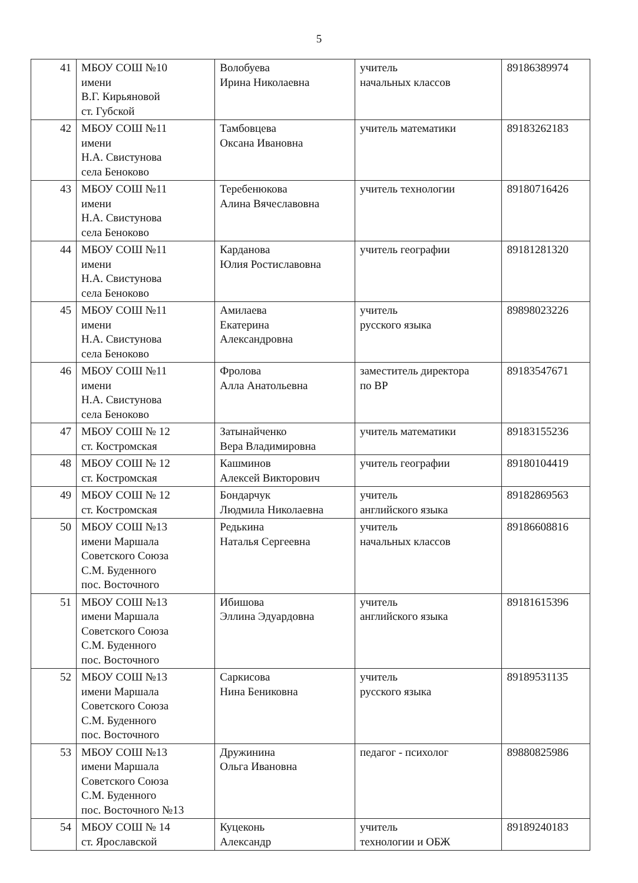5
| 41 | МБОУ СОШ №10 имени В.Г. Кирьяновой ст. Губской | Волобуева Ирина Николаевна | учитель начальных классов | 89186389974 |
| 42 | МБОУ СОШ №11 имени Н.А. Свистунова села Беноково | Тамбовцева Оксана Ивановна | учитель математики | 89183262183 |
| 43 | МБОУ СОШ №11 имени Н.А. Свистунова села Беноково | Теребенюкова Алина Вячеславовна | учитель технологии | 89180716426 |
| 44 | МБОУ СОШ №11 имени Н.А. Свистунова села Беноково | Карданова Юлия Ростиславовна | учитель географии | 89181281320 |
| 45 | МБОУ СОШ №11 имени Н.А. Свистунова села Беноково | Амилаева Екатерина Александровна | учитель русского языка | 89898023226 |
| 46 | МБОУ СОШ №11 имени Н.А. Свистунова села Беноково | Фролова Алла Анатольевна | заместитель директора по ВР | 89183547671 |
| 47 | МБОУ СОШ № 12 ст. Костромская | Затынайченко Вера Владимировна | учитель математики | 89183155236 |
| 48 | МБОУ СОШ № 12 ст. Костромская | Кашминов Алексей Викторович | учитель географии | 89180104419 |
| 49 | МБОУ СОШ № 12 ст. Костромская | Бондарчук Людмила Николаевна | учитель английского языка | 89182869563 |
| 50 | МБОУ СОШ №13 имени Маршала Советского Союза С.М. Буденного пос. Восточного | Редькина Наталья Сергеевна | учитель начальных классов | 89186608816 |
| 51 | МБОУ СОШ №13 имени Маршала Советского Союза С.М. Буденного пос. Восточного | Ибишова Эллина Эдуардовна | учитель английского языка | 89181615396 |
| 52 | МБОУ СОШ №13 имени Маршала Советского Союза С.М. Буденного пос. Восточного | Саркисова Нина Бениковна | учитель русского языка | 89189531135 |
| 53 | МБОУ СОШ №13 имени Маршала Советского Союза С.М. Буденного пос. Восточного №13 | Дружинина Ольга Ивановна | педагог - психолог | 89880825986 |
| 54 | МБОУ СОШ № 14 ст. Ярославской | Куцеконь Александр | учитель технологии и ОБЖ | 89189240183 |